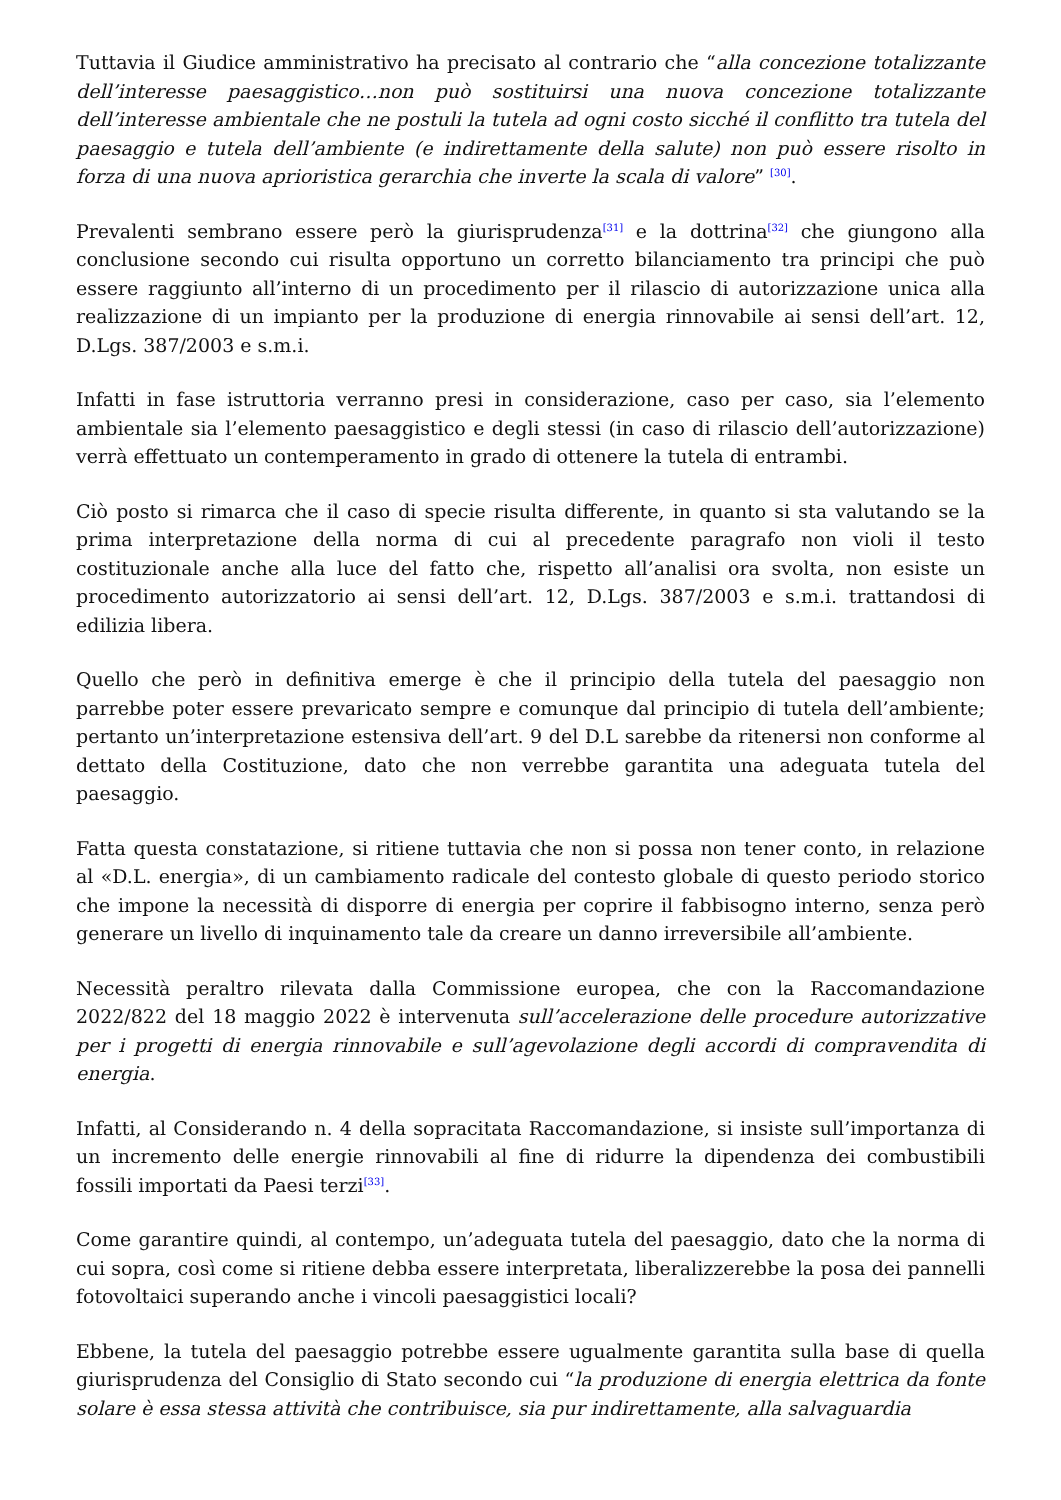Tuttavia il Giudice amministrativo ha precisato al contrario che “alla concezione totalizzante dell’interesse paesaggistico…non può sostituirsi una nuova concezione totalizzante dell’interesse ambientale che ne postuli la tutela ad ogni costo sicché il conflitto tra tutela del paesaggio e tutela dell’ambiente (e indirettamente della salute) non può essere risolto in forza di una nuova aprioristica gerarchia che inverte la scala di valore” <sup>[30]</sup>.
Prevalenti sembrano essere però la giurisprudenza<sup>[31]</sup> e la dottrina<sup>[32]</sup> che giungono alla conclusione secondo cui risulta opportuno un corretto bilanciamento tra principi che può essere raggiunto all’interno di un procedimento per il rilascio di autorizzazione unica alla realizzazione di un impianto per la produzione di energia rinnovabile ai sensi dell’art. 12, D.Lgs. 387/2003 e s.m.i.
Infatti in fase istruttoria verranno presi in considerazione, caso per caso, sia l’elemento ambientale sia l’elemento paesaggistico e degli stessi (in caso di rilascio dell’autorizzazione) verrà effettuato un contemperamento in grado di ottenere la tutela di entrambi.
Ciò posto si rimarca che il caso di specie risulta differente, in quanto si sta valutando se la prima interpretazione della norma di cui al precedente paragrafo non violi il testo costituzionale anche alla luce del fatto che, rispetto all’analisi ora svolta, non esiste un procedimento autorizzatorio ai sensi dell’art. 12, D.Lgs. 387/2003 e s.m.i. trattandosi di edilizia libera.
Quello che però in definitiva emerge è che il principio della tutela del paesaggio non parrebbe poter essere prevaricato sempre e comunque dal principio di tutela dell’ambiente; pertanto un’interpretazione estensiva dell’art. 9 del D.L sarebbe da ritenersi non conforme al dettato della Costituzione, dato che non verrebbe garantita una adeguata tutela del paesaggio.
Fatta questa constatazione, si ritiene tuttavia che non si possa non tener conto, in relazione al «D.L. energia», di un cambiamento radicale del contesto globale di questo periodo storico che impone la necessità di disporre di energia per coprire il fabbisogno interno, senza però generare un livello di inquinamento tale da creare un danno irreversibile all’ambiente.
Necessità peraltro rilevata dalla Commissione europea, che con la Raccomandazione 2022/822 del 18 maggio 2022 è intervenuta sull’accelerazione delle procedure autorizzative per i progetti di energia rinnovabile e sull’agevolazione degli accordi di compravendita di energia.
Infatti, al Considerando n. 4 della sopracitata Raccomandazione, si insiste sull’importanza di un incremento delle energie rinnovabili al fine di ridurre la dipendenza dei combustibili fossili importati da Paesi terzi<sup>[33]</sup>.
Come garantire quindi, al contempo, un’adeguata tutela del paesaggio, dato che la norma di cui sopra, così come si ritiene debba essere interpretata, liberalizzerebbe la posa dei pannelli fotovoltaici superando anche i vincoli paesaggistici locali?
Ebbene, la tutela del paesaggio potrebbe essere ugualmente garantita sulla base di quella giurisprudenza del Consiglio di Stato secondo cui “la produzione di energia elettrica da fonte solare è essa stessa attività che contribuisce, sia pur indirettamente, alla salvaguardia